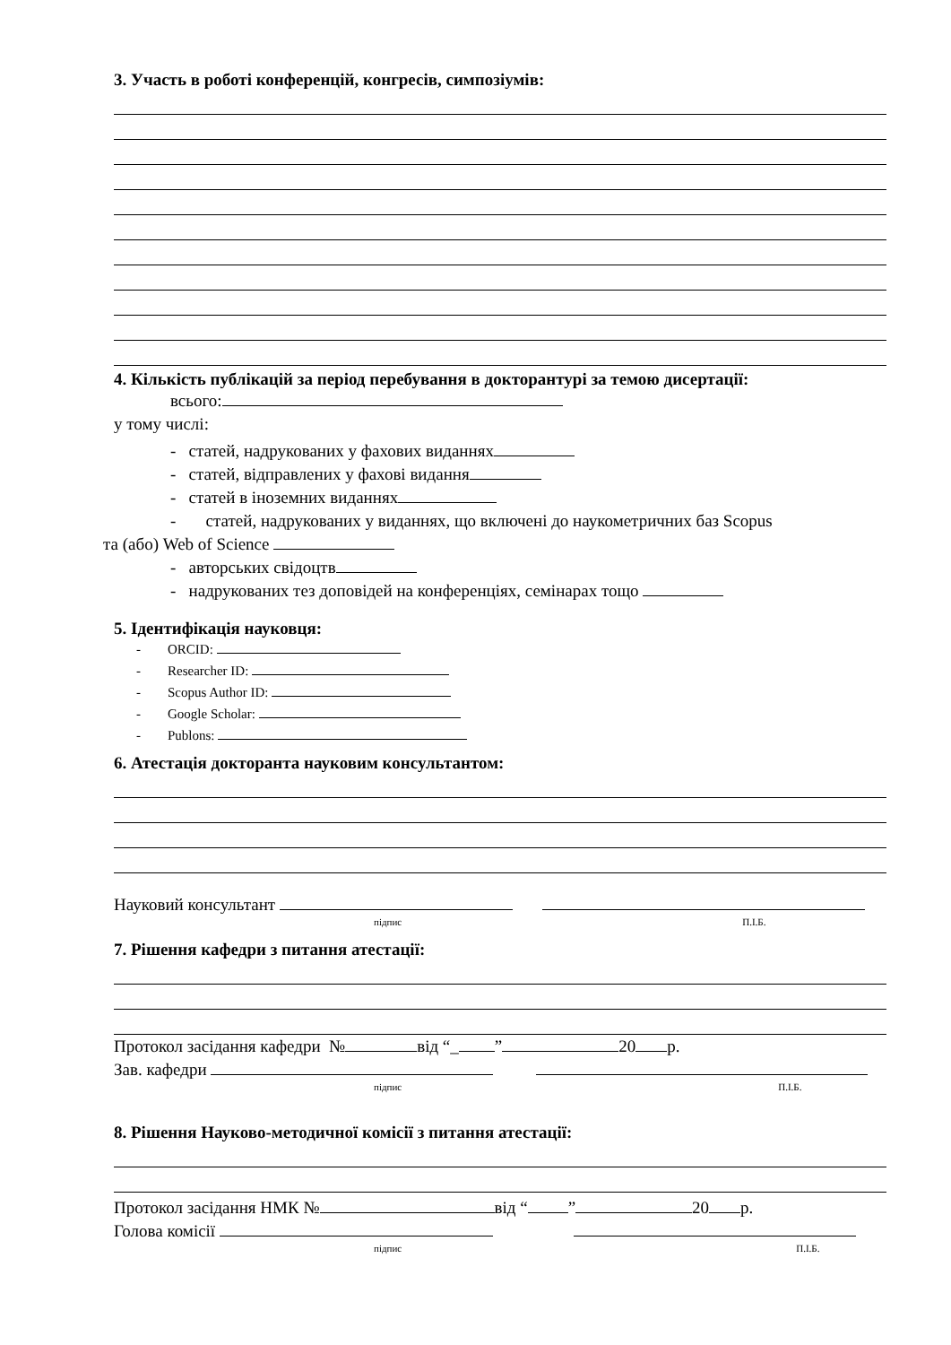3. Участь в роботі конференцій, конгресів, симпозіумів:
4. Кількість публікацій за період перебування в докторантурі за темою дисертації:
всього:
у тому числі:
- статей, надрукованих у фахових виданнях
- статей, відправлених у фахові видання
- статей в іноземних виданнях
- статей, надрукованих у виданнях, що включені до наукометричних баз Scopus
та (або) Web of Science
- авторських свідоцтв
- надрукованих тез доповідей на конференціях, семінарах тощо
5. Ідентифікація науковця:
- ORCID:
- Researcher ID:
- Scopus Author ID:
- Google Scholar:
- Publons:
6. Атестація докторанта науковим консультантом:
Науковий консультант
підпис П.І.Б.
7. Рішення кафедри з питання атестації:
Протокол засідання кафедри № від “_ ” 20 р.
Зав. кафедри
підпис П.І.Б.
8. Рішення Науково-методичної комісії з питання атестації:
Протокол засідання НМК № від “ ” 20 р.
Голова комісії
підпис П.І.Б.